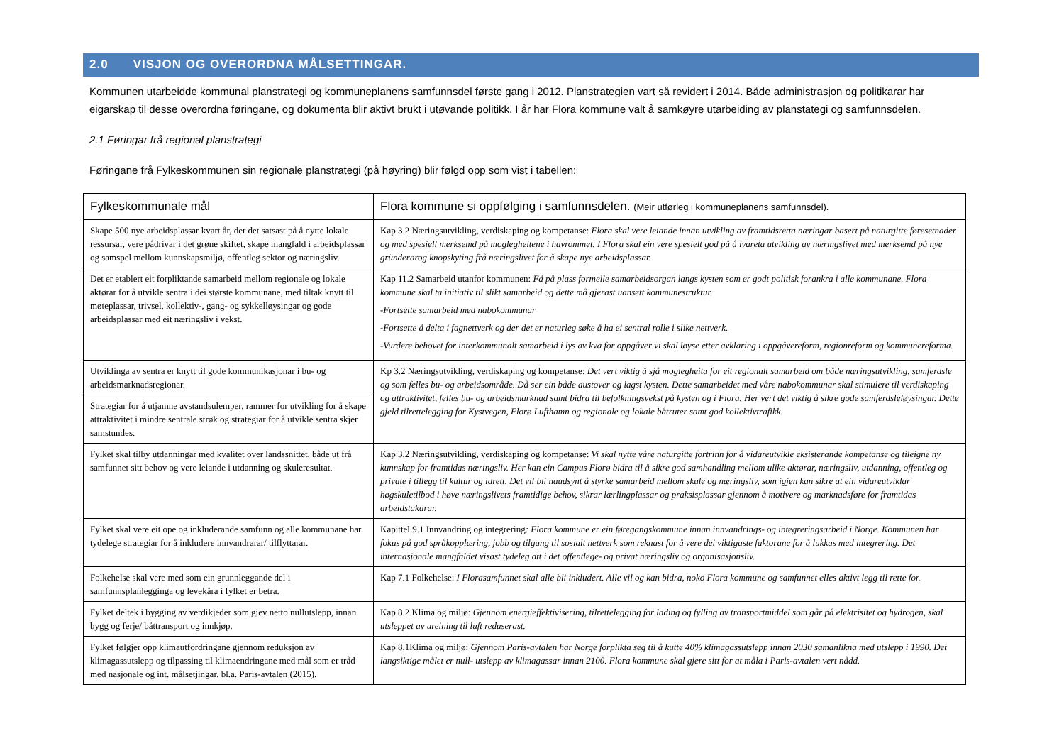2.0 VISJON OG OVERORDNA MÅLSETTINGAR.
Kommunen utarbeidde kommunal planstrategi og kommuneplanens samfunnsdel første gang i 2012. Planstrategien vart så revidert i 2014. Både administrasjon og politikarar har eigarskap til desse overordna føringane, og dokumenta blir aktivt brukt i utøvande politikk. I år har Flora kommune valt å samkøyre utarbeiding av planstategi og samfunnsdelen.
2.1 Føringar frå regional planstrategi
Føringane frå Fylkeskommunen sin regionale planstrategi (på høyring) blir følgd opp som vist i tabellen:
| Fylkeskommunale mål | Flora kommune si oppfølging i samfunnsdelen. (Meir utførleg i kommuneplanens samfunnsdel). |
| --- | --- |
| Skape 500 nye arbeidsplassar kvart år, der det satsast på å nytte lokale ressursar, vere pådrivar i det grøne skiftet, skape mangfald i arbeidsplassar og samspel mellom kunnskapsmiljø, offentleg sektor og næringsliv. | Kap 3.2 Næringsutvikling, verdiskaping og kompetanse: Flora skal vere leiande innan utvikling av framtidsretta næringar basert på naturgitte føresetnader og med spesiell merksemd på moglegheitene i havrommet. I Flora skal ein vere spesielt god på å ivareta utvikling av næringslivet med merksemd på nye gründerarog knopskyting frå næringslivet for å skape nye arbeidsplassar. |
| Det er etablert eit forpliktande samarbeid mellom regionale og lokale aktørar for å utvikle sentra i dei største kommunane, med tiltak knytt til møteplassar, trivsel, kollektiv-, gang- og sykkelløysingar og gode arbeidsplassar med eit næringsliv i vekst. | Kap 11.2 Samarbeid utanfor kommunen: Få på plass formelle samarbeidsorgan langs kysten som er godt politisk forankra i alle kommunane. Flora kommune skal ta initiativ til slikt samarbeid og dette må gjerast uansett kommunestruktur. -Fortsette samarbeid med nabokommunar -Fortsette å delta i fagnettverk og der det er naturleg søke å ha ei sentral rolle i slike nettverk. -Vurdere behovet for interkommunalt samarbeid i lys av kva for oppgåver vi skal løyse etter avklaring i oppgåvereform, regionreform og kommunereforma. |
| Utviklinga av sentra er knytt til gode kommunikasjonar i bu- og arbeidsmarknadsregionar. | Kp 3.2 Næringsutvikling, verdiskaping og kompetanse: Det vert viktig å sjå moglegheita for eit regionalt samarbeid om både næringsutvikling, samferdsle og som felles bu- og arbeidsområde. Då ser ein både austover og lagst kysten. Dette samarbeidet med våre nabokommunar skal stimulere til verdiskaping og attraktivitet, felles bu- og arbeidsmarknad samt bidra til befolkningsvekst på kysten og i Flora. Her vert det viktig å sikre gode samferdsleløysingar. Dette gjeld tilrettelegging for Kystvegen, Florø Lufthamn og regionale og lokale båtruter samt god kollektivtrafikk. |
| Strategiar for å utjamne avstandsulemper, rammer for utvikling for å skape attraktivitet i mindre sentrale strøk og strategiar for å utvikle sentra skjer samstundes. | |
| Fylket skal tilby utdanningar med kvalitet over landssnittet, både ut frå samfunnet sitt behov og vere leiande i utdanning og skuleresultat. | Kap 3.2 Næringsutvikling, verdiskaping og kompetanse: Vi skal nytte våre naturgitte fortrinn for å vidareutvikle eksisterande kompetanse og tileigne ny kunnskap for framtidas næringsliv. Her kan ein Campus Florø bidra til å sikre god samhandling mellom ulike aktørar, næringsliv, utdanning, offentleg og private i tillegg til kultur og idrett. Det vil bli naudsynt å styrke samarbeid mellom skule og næringsliv, som igjen kan sikre at ein vidareutviklar høgskuletilbod i høve næringslivets framtidige behov, sikrar lærlingplassar og praksisplassar gjennom å motivere og marknadsføre for framtidas arbeidstakarar. |
| Fylket skal vere eit ope og inkluderande samfunn og alle kommunane har tydelege strategiar for å inkludere innvandrarar/ tilflyttarar. | Kapittel 9.1 Innvandring og integrering : Flora kommune er ein føregangskommune innan innvandrings- og integreringsarbeid i Norge. Kommunen har fokus på god språkopplæring, jobb og tilgang til sosialt nettverk som reknast for å vere dei viktigaste faktorane for å lukkas med integrering. Det internasjonale mangfaldet visast tydeleg att i det offentlege- og privat næringsliv og organisasjonsliv. |
| Folkehelse skal vere med som ein grunnleggande del i samfunnsplanlegginga og levekåra i fylket er betra. | Kap 7.1 Folkehelse: I Florasamfunnet skal alle bli inkludert. Alle vil og kan bidra, noko Flora kommune og samfunnet elles aktivt legg til rette for. |
| Fylket deltek i bygging av verdikjeder som gjev netto nullutslepp, innan bygg og ferje/ båttransport og innkjøp. | Kap 8.2 Klima og miljø: Gjennom energieffektivisering, tilrettelegging for lading og fylling av transportmiddel som går på elektrisitet og hydrogen, skal utsleppet av ureining til luft reduserast. |
| Fylket følgjer opp klimautfordringane gjennom reduksjon av klimagassutslepp og tilpassing til klimaendringane med mål som er tråd med nasjonale og int. målsetjingar, bl.a. Paris-avtalen (2015). | Kap 8.1Klima og miljø: Gjennom Paris-avtalen har Norge forplikta seg til å kutte 40% klimagassutslepp innan 2030 samanlikna med utslepp i 1990. Det langsiktige målet er null- utslepp av klimagassar innan 2100. Flora kommune skal gjere sitt for at måla i Paris-avtalen vert nådd. |